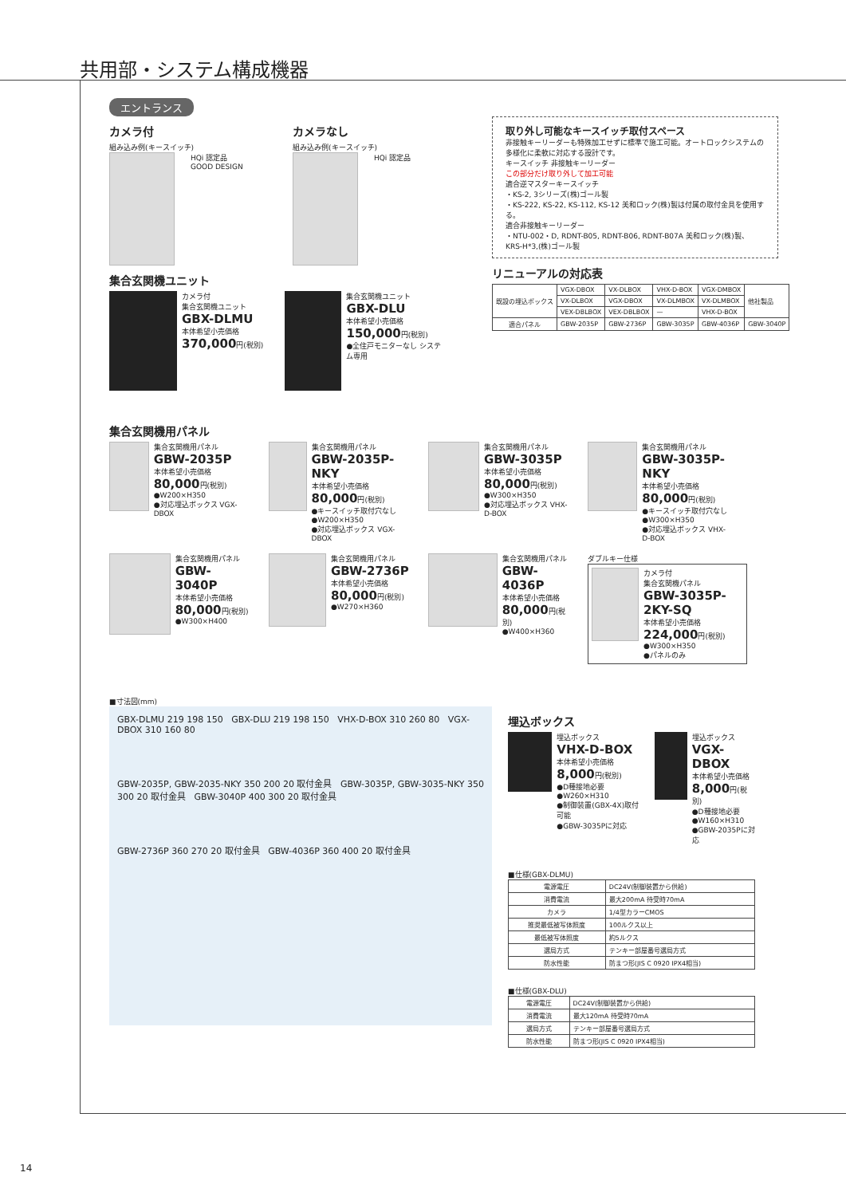共用部・システム構成機器
エントランス
カメラ付
組み込み例(キースイッチ)
HQi 認定品
GOOD DESIGN
カメラなし
組み込み例(キースイッチ)
HQi 認定品
集合玄関機ユニット
カメラ付
集合玄関機ユニット
GBX-DLMU
本体希望小売価格
370,000円(税別)
集合玄関機ユニット
GBX-DLU
本体希望小売価格
150,000円(税別)
●全住戸モニターなし システム専用
取り外し可能なキースイッチ取付スペース
非接触キーリーダーも特殊加工せずに標準で施工可能。オートロックシステムの多様化に柔軟に対応する設計です。
キースイッチ 非接触キーリーダー
この部分だけ取り外して加工可能
適合逆マスターキースイッチ
・KS-2, 3シリーズ(株)ゴール製
・KS-222, KS-22, KS-112, KS-12 美和ロック(株)製は付属の取付金具を使用する。
適合非接触キーリーダー
・NTU-002・D, RDNT-B05, RDNT-B06, RDNT-B07A 美和ロック(株)製、KRS-H*3,(株)ゴール製
リニューアルの対応表
| 既設の埋込ボックス | VGX-DBOX | VX-DLBOX | VHX-D-BOX | VGX-DMBOX | 他社製品 |
| | VX-DLBOX | VGX-DBOX | VX-DLMBOX | VX-DLMBOX | |
| | VEX-DBLBOX | VEX-DBLBOX | — | VHX-D-BOX | |
| 適合パネル | GBW-2035P | GBW-2736P | GBW-3035P | GBW-4036P | GBW-3040P |
集合玄関機用パネル
集合玄関機用パネル
GBW-2035P
本体希望小売価格
80,000円(税別)
●W200×H350
●対応埋込ボックス VGX-DBOX
集合玄関機用パネル
GBW-2035P-NKY
本体希望小売価格
80,000円(税別)
●キースイッチ取付穴なし
●W200×H350
●対応埋込ボックス VGX-DBOX
集合玄関機用パネル
GBW-3035P
本体希望小売価格
80,000円(税別)
●W300×H350
●対応埋込ボックス VHX-D-BOX
集合玄関機用パネル
GBW-3035P-NKY
本体希望小売価格
80,000円(税別)
●キースイッチ取付穴なし
●W300×H350
●対応埋込ボックス VHX-D-BOX
集合玄関機用パネル
GBW-3040P
本体希望小売価格
80,000円(税別)
●W300×H400
集合玄関機用パネル
GBW-2736P
本体希望小売価格
80,000円(税別)
●W270×H360
集合玄関機用パネル
GBW-4036P
本体希望小売価格
80,000円(税別)
●W400×H360
ダブルキー仕様
カメラ付
集合玄関機パネル
GBW-3035P-2KY-SQ
本体希望小売価格
224,000円(税別)
●W300×H350
●パネルのみ
■寸法図(mm)
GBX-DLMU 219 198 150 GBX-DLU 219 198 150 VHX-D-BOX 310 260 80 VGX-DBOX 310 160 80
GBW-2035P, GBW-2035-NKY 350 200 20 取付金具 GBW-3035P, GBW-3035-NKY 350 300 20 取付金具 GBW-3040P 400 300 20 取付金具
GBW-2736P 360 270 20 取付金具 GBW-4036P 360 400 20 取付金具
埋込ボックス
埋込ボックス
VHX-D-BOX
本体希望小売価格
8,000円(税別)
●D種接地必要
●W260×H310
●制御装置(GBX-4X)取付可能
●GBW-3035Pに対応
埋込ボックス
VGX-DBOX
本体希望小売価格
8,000円(税別)
●D種接地必要
●W160×H310
●GBW-2035Pに対応
■仕様(GBX-DLMU)
| 電源電圧 | DC24V(制御装置から供給) |
| 消費電流 | 最大200mA 待受時70mA |
| カメラ | 1/4型カラーCMOS |
| 推奨最低被写体照度 | 100ルクス以上 |
| 最低被写体照度 | 約5ルクス |
| 選局方式 | テンキー部屋番号選局方式 |
| 防水性能 | 防まつ形(JIS C 0920 IPX4相当) |
■仕様(GBX-DLU)
| 電源電圧 | DC24V(制御装置から供給) |
| 消費電流 | 最大120mA 待受時70mA |
| 選局方式 | テンキー部屋番号選局方式 |
| 防水性能 | 防まつ形(JIS C 0920 IPX4相当) |
14